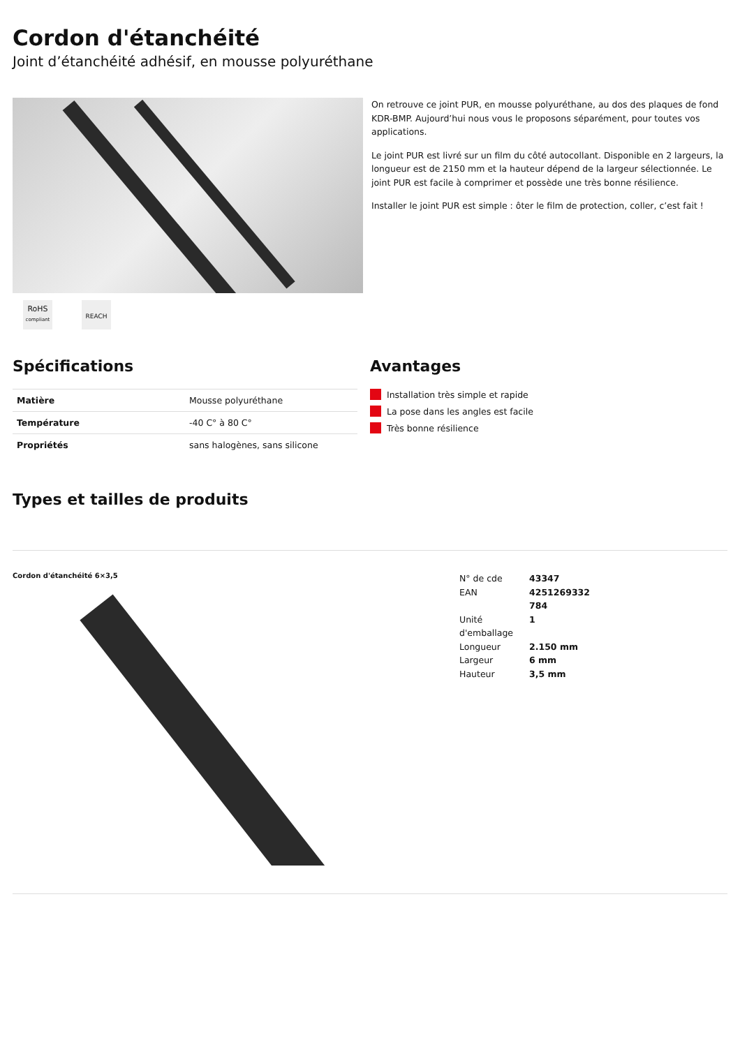Cordon d'étanchéité
Joint d’étanchéité adhésif, en mousse polyuréthane
RoHS
compliant
REACH
On retrouve ce joint PUR, en mousse polyuréthane, au dos des plaques de fond KDR-BMP. Aujourd’hui nous vous le proposons séparément, pour toutes vos applications.
Le joint PUR est livré sur un film du côté autocollant. Disponible en 2 largeurs, la longueur est de 2150 mm et la hauteur dépend de la largeur sélectionnée. Le joint PUR est facile à comprimer et possède une très bonne résilience.
Installer le joint PUR est simple : ôter le film de protection, coller, c’est fait !
Spécifications
| Matière | Mousse polyuréthane |
| Température | -40 C° à 80 C° |
| Propriétés | sans halogènes, sans silicone |
Avantages
Installation très simple et rapide
La pose dans les angles est facile
Très bonne résilience
Types et tailles de produits
Cordon d'étanchéité 6×3,5
| N° de cde | 43347 |
| EAN | 4251269332 784 |
| Unité d'emballage | 1 |
| Longueur | 2.150 mm |
| Largeur | 6 mm |
| Hauteur | 3,5 mm |